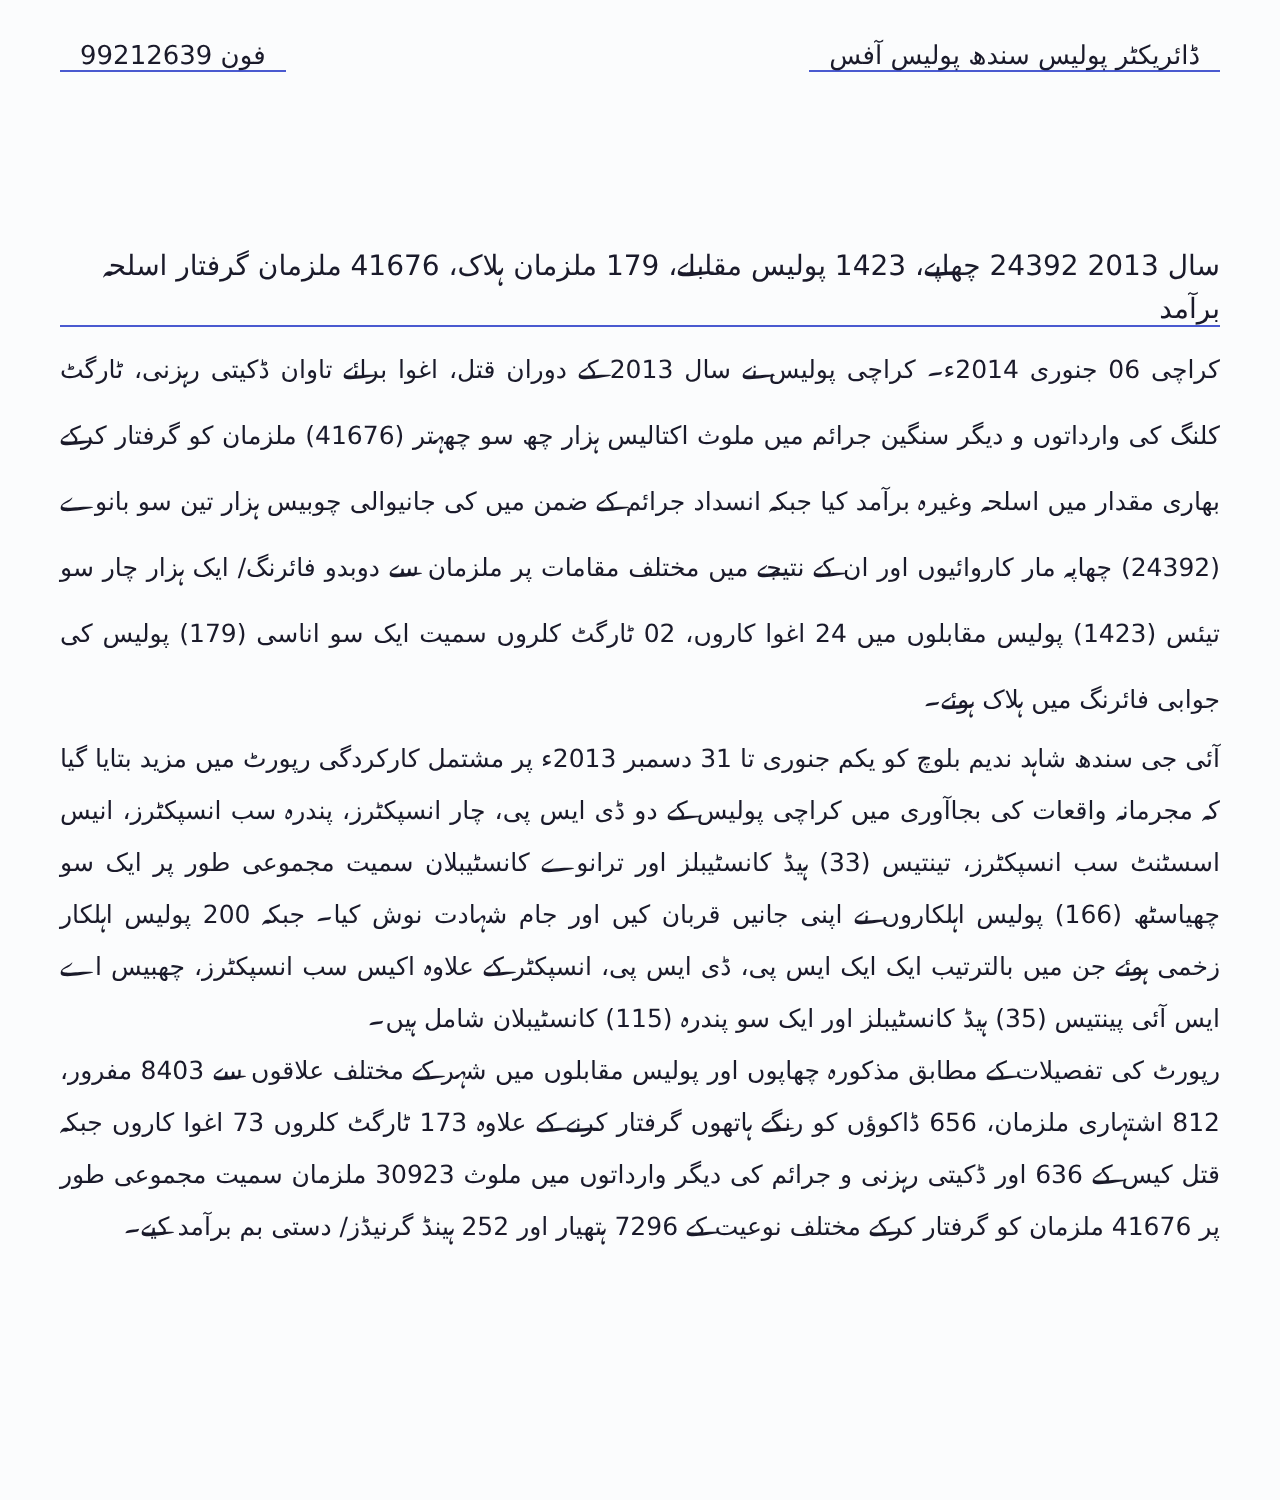ڈائریکٹر پولیس سندھ پولیس آفس 99212639 فون
سال 2013 24392 چھاپے، 1423 پولیس مقابلے، 179 ملزمان ہلاک، 41676 ملزمان گرفتار اسلحہ برآمد
کراچی 06 جنوری 2014ء۔ کراچی پولیس نے سال 2013 کے دوران قتل، اغوا برائے تاوان ڈکیتی رہزنی، ٹارگٹ کلنگ کی وارداتوں و دیگر سنگین جرائم میں ملوث اکتالیس ہزار چھ سو چھہتر (41676) ملزمان کو گرفتار کرکے بھاری مقدار میں اسلحہ وغیرہ برآمد کیا جبکہ انسداد جرائم کے ضمن میں کی جانیوالی چوبیس ہزار تین سو بانوے (24392) چھاپہ مار کاروائیوں اور ان کے نتیجے میں مختلف مقامات پر ملزمان سے دوبدو فائرنگ/ ایک ہزار چار سو تیئس (1423) پولیس مقابلوں میں 24 اغوا کاروں، 02 ٹارگٹ کلروں سمیت ایک سو اناسی (179) پولیس کی جوابی فائرنگ میں ہلاک ہوئے۔
آئی جی سندھ شاہد ندیم بلوچ کو یکم جنوری تا 31 دسمبر 2013ء پر مشتمل کارکردگی رپورٹ میں مزید بتایا گیا کہ مجرمانہ واقعات کی بجاآوری میں کراچی پولیس کے دو ڈی ایس پی، چار انسپکٹرز، پندرہ سب انسپکٹرز، انیس اسسٹنٹ سب انسپکٹرز، تینتیس (33) ہیڈ کانسٹیبلز اور ترانوے کانسٹیبلان سمیت مجموعی طور پر ایک سو چھیاسٹھ (166) پولیس اہلکاروں نے اپنی جانیں قربان کیں اور جام شہادت نوش کیا۔ جبکہ 200 پولیس اہلکار زخمی ہوئے جن میں بالترتیب ایک ایک ایس پی، ڈی ایس پی، انسپکٹر کے علاوہ اکیس سب انسپکٹرز، چھبیس اے ایس آئی پینتیس (35) ہیڈ کانسٹیبلز اور ایک سو پندرہ (115) کانسٹیبلان شامل ہیں۔
رپورٹ کی تفصیلات کے مطابق مذکورہ چھاپوں اور پولیس مقابلوں میں شہر کے مختلف علاقوں سے 8403 مفرور، 812 اشتہاری ملزمان، 656 ڈاکوؤں کو رنگے ہاتھوں گرفتار کرنے کے علاوہ 173 ٹارگٹ کلروں 73 اغوا کاروں جبکہ قتل کیس کے 636 اور ڈکیتی رہزنی و جرائم کی دیگر وارداتوں میں ملوث 30923 ملزمان سمیت مجموعی طور پر 41676 ملزمان کو گرفتار کرکے مختلف نوعیت کے 7296 ہتھیار اور 252 ہینڈ گرنیڈز/ دستی بم برآمد کیے۔